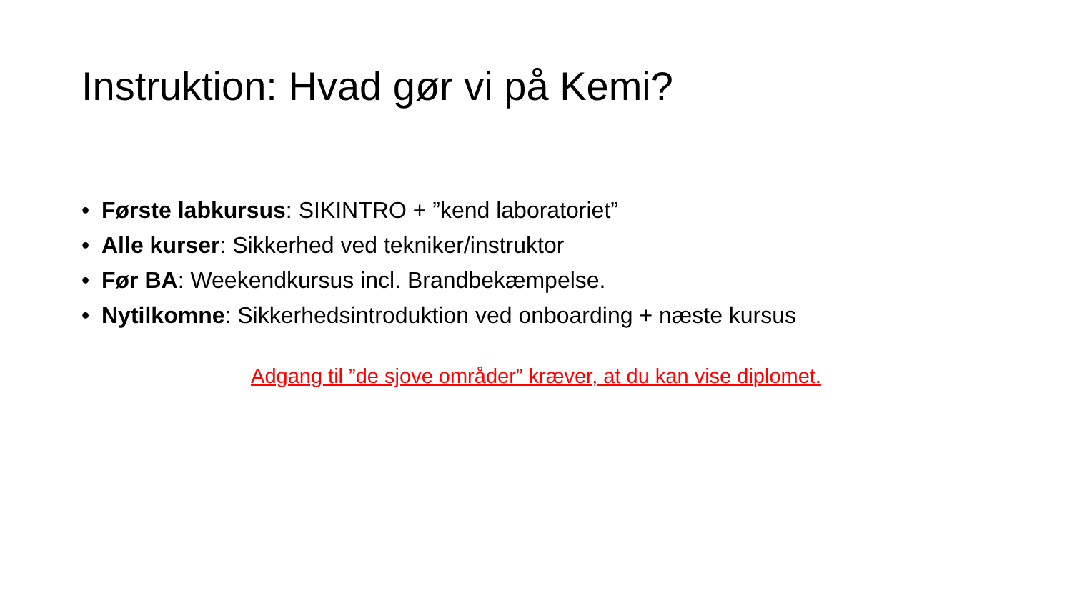Instruktion: Hvad gør vi på Kemi?
• Første labkursus: SIKINTRO + ”kend laboratoriet”
• Alle kurser: Sikkerhed ved tekniker/instruktor
• Før BA: Weekendkursus incl. Brandbekæmpelse.
• Nytilkomne: Sikkerhedsintroduktion ved onboarding + næste kursus
Adgang til ”de sjove områder” kræver, at du kan vise diplomet.